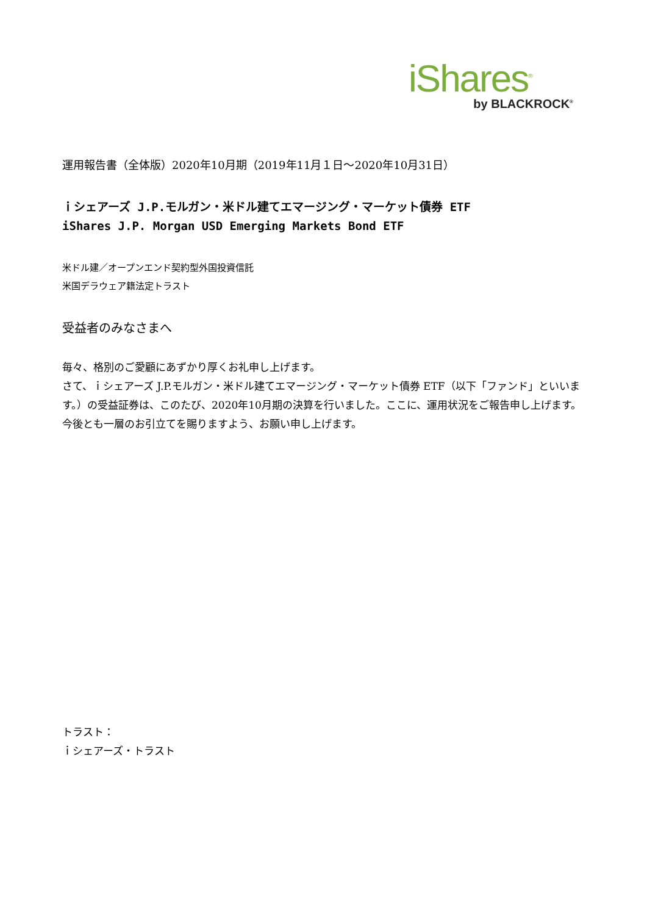iShares<sup>®</sup>
by BLACKROCK<sup>®</sup>
運用報告書（全体版）2020年10月期（2019年11月１日～2020年10月31日）
ｉシェアーズ J.P.モルガン・米ドル建てエマージング・マーケット債券 ETF
iShares J.P. Morgan USD Emerging Markets Bond ETF
米ドル建／オープンエンド契約型外国投資信託
米国デラウェア籍法定トラスト
受益者のみなさまへ
毎々、格別のご愛顧にあずかり厚くお礼申し上げます。
さて、ｉシェアーズ J.P.モルガン・米ドル建てエマージング・マーケット債券 ETF（以下「ファンド」といいます。）の受益証券は、このたび、2020年10月期の決算を行いました。ここに、運用状況をご報告申し上げます。
今後とも一層のお引立てを賜りますよう、お願い申し上げます。
トラスト：
ｉシェアーズ・トラスト